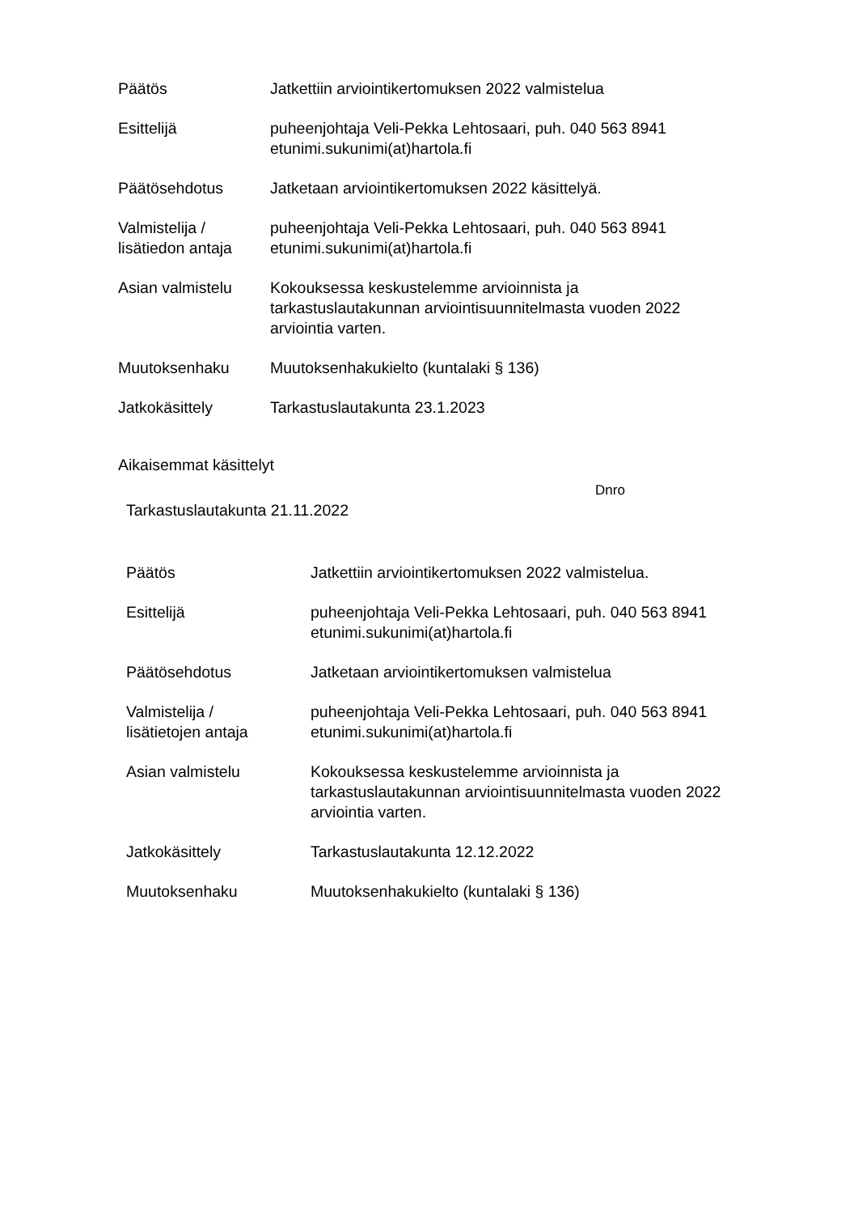Päätös Jatkettiin arviointikertomuksen 2022 valmistelua
Esittelijä puheenjohtaja Veli-Pekka Lehtosaari, puh. 040 563 8941
etunimi.sukunimi(at)hartola.fi
Päätösehdotus Jatketaan arviointikertomuksen 2022 käsittelyä.
Valmistelija /
lisätiedon antaja
puheenjohtaja Veli-Pekka Lehtosaari, puh. 040 563 8941
etunimi.sukunimi(at)hartola.fi
Asian valmistelu Kokouksessa keskustelemme arvioinnista ja
tarkastuslautakunnan arviointisuunnitelmasta vuoden 2022
arviointia varten.
Muutoksenhaku Muutoksenhakukielto (kuntalaki § 136)
Jatkokäsittely Tarkastuslautakunta 23.1.2023
Aikaisemmat käsittelyt
Dnro
Tarkastuslautakunta 21.11.2022
Päätös Jatkettiin arviointikertomuksen 2022 valmistelua.
Esittelijä puheenjohtaja Veli-Pekka Lehtosaari, puh. 040 563 8941
etunimi.sukunimi(at)hartola.fi
Päätösehdotus Jatketaan arviointikertomuksen valmistelua
Valmistelija /
lisätietojen antaja
puheenjohtaja Veli-Pekka Lehtosaari, puh. 040 563 8941
etunimi.sukunimi(at)hartola.fi
Asian valmistelu Kokouksessa keskustelemme arvioinnista ja
tarkastuslautakunnan arviointisuunnitelmasta vuoden 2022
arviointia varten.
Jatkokäsittely Tarkastuslautakunta 12.12.2022
Muutoksenhaku Muutoksenhakukielto (kuntalaki § 136)